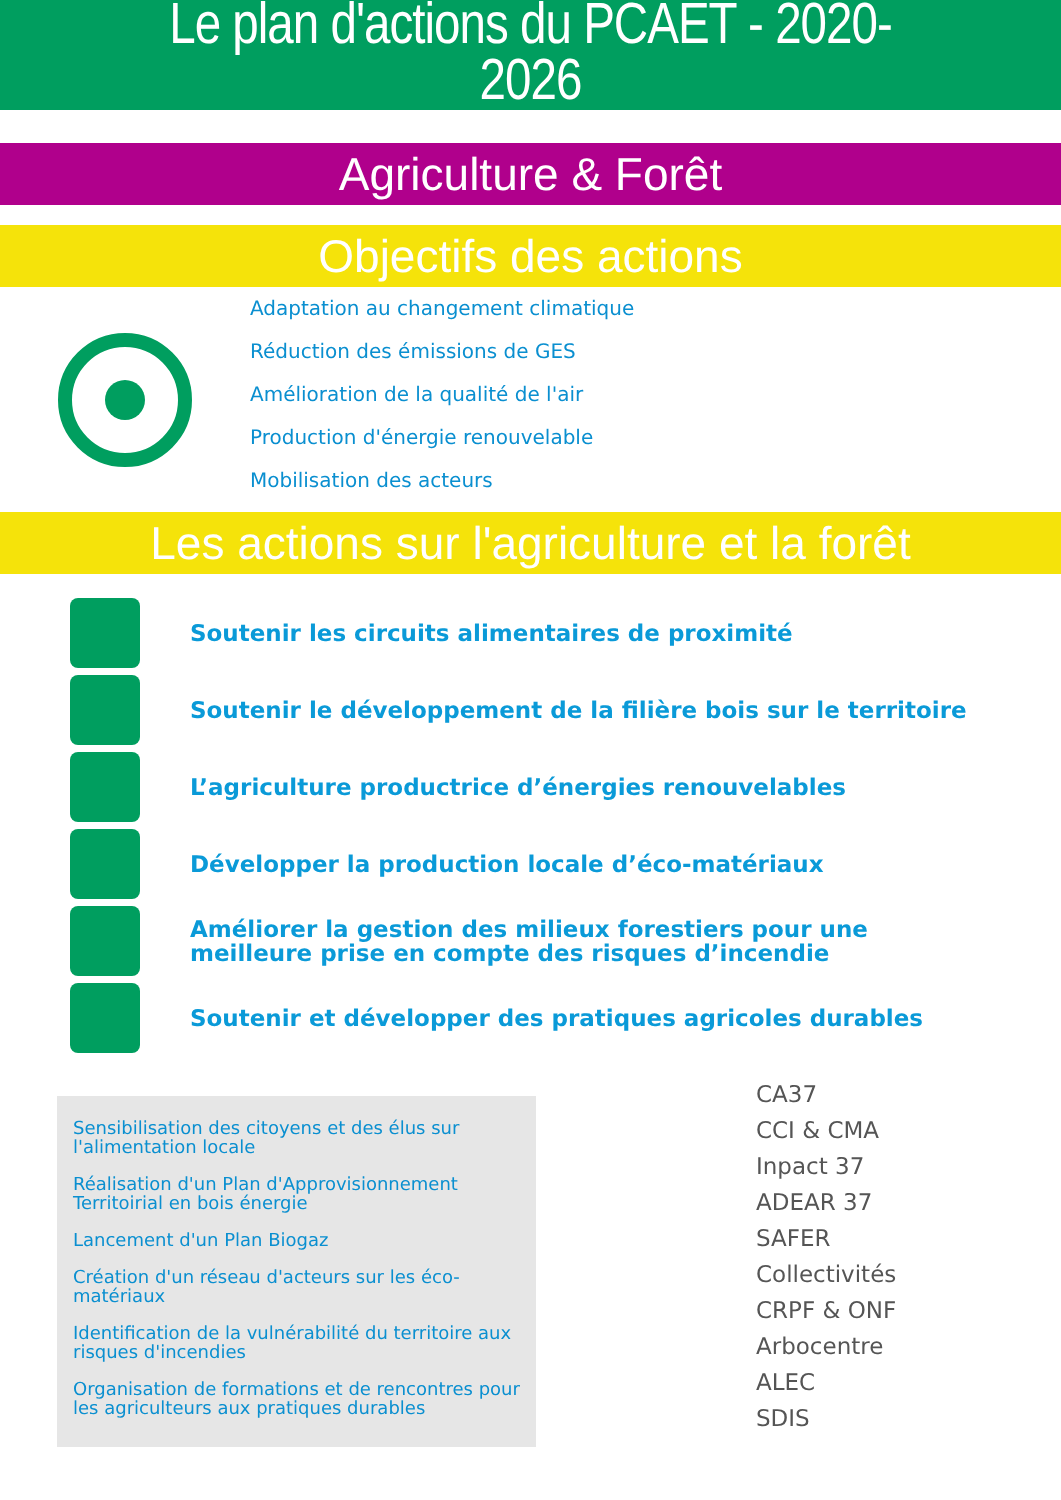Le plan d'actions du PCAET - 2020-
2026
Agriculture & Forêt
Objectifs des actions
Adaptation au changement climatique
Réduction des émissions de GES
Amélioration de la qualité de l'air
Production d'énergie renouvelable
Mobilisation des acteurs
Les actions sur l'agriculture et la forêt
Soutenir les circuits alimentaires de proximité
Soutenir le développement de la filière bois sur le territoire
L’agriculture productrice d’énergies renouvelables
Développer la production locale d’éco-matériaux
Améliorer la gestion des milieux forestiers pour une
meilleure prise en compte des risques d’incendie
Soutenir et développer des pratiques agricoles durables
Sensibilisation des citoyens et des élus sur l'alimentation locale
Réalisation d'un Plan d'Approvisionnement Territoirial en bois énergie
Lancement d'un Plan Biogaz
Création d'un réseau d'acteurs sur les éco-matériaux
Identification de la vulnérabilité du territoire aux risques d'incendies
Organisation de formations et de rencontres pour les agriculteurs aux pratiques durables
CA37
CCI & CMA
Inpact 37
ADEAR 37
SAFER
Collectivités
CRPF & ONF
Arbocentre
ALEC
SDIS